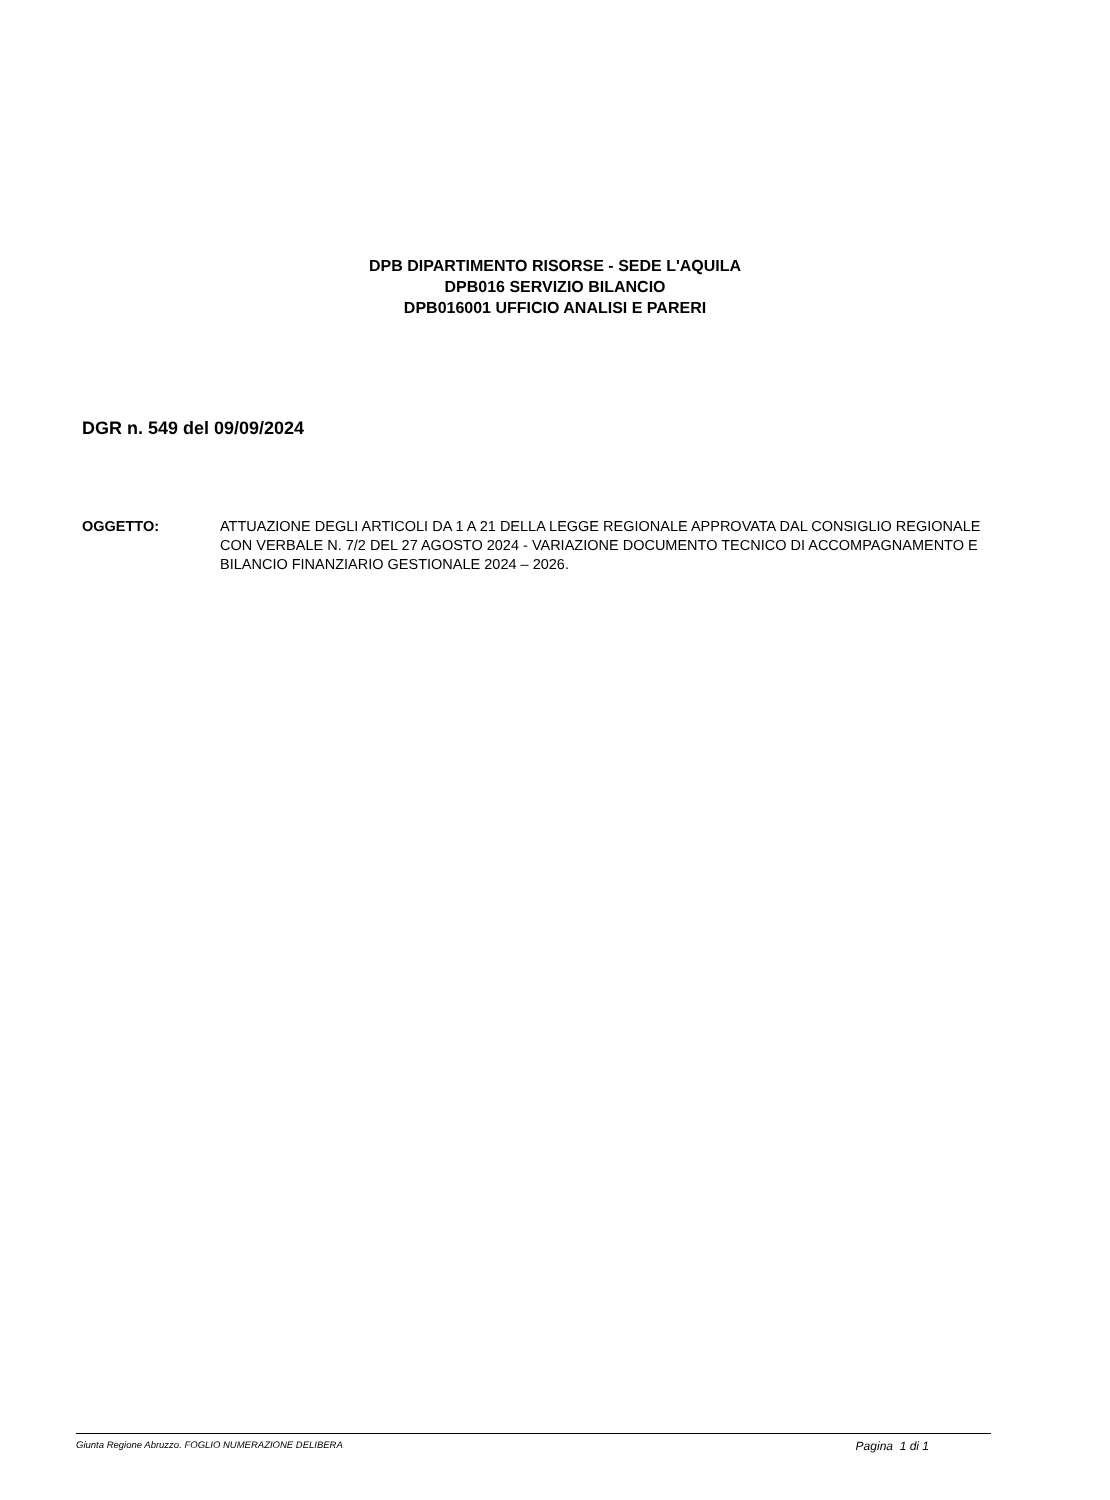DPB DIPARTIMENTO RISORSE - SEDE L'AQUILA
DPB016 SERVIZIO BILANCIO
DPB016001 UFFICIO ANALISI E PARERI
DGR n. 549 del 09/09/2024
OGGETTO: ATTUAZIONE DEGLI ARTICOLI DA 1 A 21 DELLA LEGGE REGIONALE APPROVATA DAL CONSIGLIO REGIONALE CON VERBALE N. 7/2 DEL 27 AGOSTO 2024 - VARIAZIONE DOCUMENTO TECNICO DI ACCOMPAGNAMENTO E BILANCIO FINANZIARIO GESTIONALE 2024 – 2026.
Giunta Regione Abruzzo. FOGLIO NUMERAZIONE DELIBERA Pagina 1 di 1